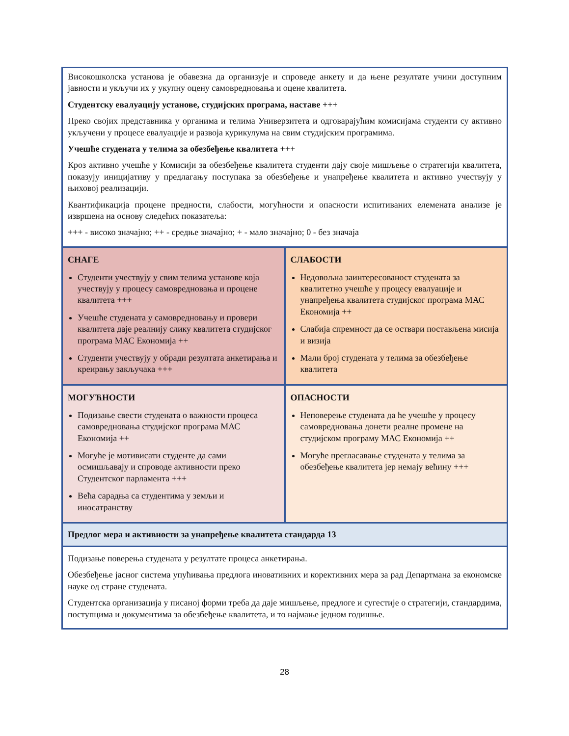| Високошколска установа је обавезна да организује и спроведе анкету и да њене резултате учини доступним јавности и укључи их у укупну оцену самовредновања и оцене квалитета. Студентску евалуацију установе, студијских програма, наставе +++ Преко својих представника у органима и телима Универзитета и одговарајућим комисијама студенти су активно укључени у процесе евалуације и развоја курикулума на свим студијским програмима. Учешће студената у телима за обезбеђење квалитета +++ Кроз активно учешће у Комисији за обезбеђење квалитета студенти дају своје мишљење о стратегији квалитета, показују иницијативу у предлагању поступака за обезбеђење и унапређење квалитета и активно учествују у њиховој реализацији. Квантификација процене предности, слабости, могућности и опасности испитиваних елемената анализе је извршена на основу следећих показатеља: +++ - високо значајно; ++ - средње значајно; + - мало значајно; 0 - без значаја | |
| СНАГЕ Студенти учествују у свим телима установе која учествују у процесу самовредновања и процене квалитета +++ Учешће студената у самовредновању и провери квалитета даје реалнију слику квалитета студијског програма МАС Економија ++ Студенти учествују у обради резултата анкетирања и креирању закључака +++ | СЛАБОСТИ Недовољна заинтересованост студената за квалитетно учешће у процесу евалуације и унапређења квалитета студијског програма МАС Економија ++ Слабија спремност да се оствари постављена мисија и визија Мали број студената у телима за обезбеђење квалитета |
| МОГУЋНОСТИ Подизање свести студената о важности процеса самовредновања студијског програма МАС Економија ++ Могуће је мотивисати студенте да сами осмишљавају и спроводе активности преко Студентског парламента +++ Већа сарадња са студентима у земљи и иносатранству | ОПАСНОСТИ Неповерење студената да ће учешће у процесу самовредновања донети реалне промене на студијском програму МАС Економија ++ Могуће прегласавање студената у телима за обезбеђење квалитета јер немају већину +++ |
| Предлог мера и активности за унапређење квалитета стандарда 13 | |
| Подизање поверења студената у резултате процеса анкетирања. Обезбеђење јасног система упућивања предлога иновативних и корективних мера за рад Департмана за економске науке од стране студената. Студентска организација у писаној форми треба да даје мишљење, предлоге и сугестије о стратегији, стандардима, поступцима и документима за обезбеђење квалитета, и то најмање једном годишње. | |
28